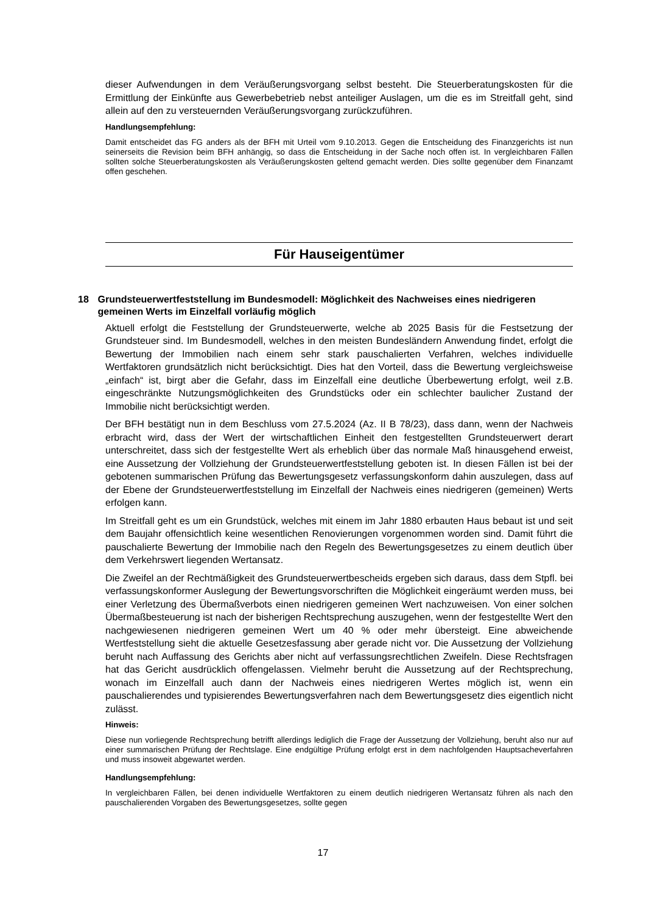dieser Aufwendungen in dem Veräußerungsvorgang selbst besteht. Die Steuerberatungskosten für die Ermittlung der Einkünfte aus Gewerbebetrieb nebst anteiliger Auslagen, um die es im Streitfall geht, sind allein auf den zu versteuernden Veräußerungsvorgang zurückzuführen.
Handlungsempfehlung:
Damit entscheidet das FG anders als der BFH mit Urteil vom 9.10.2013. Gegen die Entscheidung des Finanzgerichts ist nun seinerseits die Revision beim BFH anhängig, so dass die Entscheidung in der Sache noch offen ist. In vergleichbaren Fällen sollten solche Steuerberatungskosten als Veräußerungskosten geltend gemacht werden. Dies sollte gegenüber dem Finanzamt offen geschehen.
Für Hauseigentümer
18 Grundsteuerwertfeststellung im Bundesmodell: Möglichkeit des Nachweises eines niedrigeren gemeinen Werts im Einzelfall vorläufig möglich
Aktuell erfolgt die Feststellung der Grundsteuerwerte, welche ab 2025 Basis für die Festsetzung der Grundsteuer sind. Im Bundesmodell, welches in den meisten Bundesländern Anwendung findet, erfolgt die Bewertung der Immobilien nach einem sehr stark pauschalierten Verfahren, welches individuelle Wertfaktoren grundsätzlich nicht berücksichtigt. Dies hat den Vorteil, dass die Bewertung vergleichsweise „einfach“ ist, birgt aber die Gefahr, dass im Einzelfall eine deutliche Überbewertung erfolgt, weil z.B. eingeschränkte Nutzungsmöglichkeiten des Grundstücks oder ein schlechter baulicher Zustand der Immobilie nicht berücksichtigt werden.
Der BFH bestätigt nun in dem Beschluss vom 27.5.2024 (Az. II B 78/23), dass dann, wenn der Nachweis erbracht wird, dass der Wert der wirtschaftlichen Einheit den festgestellten Grundsteuerwert derart unterschreitet, dass sich der festgestellte Wert als erheblich über das normale Maß hinausgehend erweist, eine Aussetzung der Vollziehung der Grundsteuerwertfeststellung geboten ist. In diesen Fällen ist bei der gebotenen summarischen Prüfung das Bewertungsgesetz verfassungskonform dahin auszulegen, dass auf der Ebene der Grundsteuerwertfeststellung im Einzelfall der Nachweis eines niedrigeren (gemeinen) Werts erfolgen kann.
Im Streitfall geht es um ein Grundstück, welches mit einem im Jahr 1880 erbauten Haus bebaut ist und seit dem Baujahr offensichtlich keine wesentlichen Renovierungen vorgenommen worden sind. Damit führt die pauschalierte Bewertung der Immobilie nach den Regeln des Bewertungsgesetzes zu einem deutlich über dem Verkehrswert liegenden Wertansatz.
Die Zweifel an der Rechtmäßigkeit des Grundsteuerwertbescheids ergeben sich daraus, dass dem Stpfl. bei verfassungskonformer Auslegung der Bewertungsvorschriften die Möglichkeit eingeräumt werden muss, bei einer Verletzung des Übermaßverbots einen niedrigeren gemeinen Wert nachzuweisen. Von einer solchen Übermaßbesteuerung ist nach der bisherigen Rechtsprechung auszugehen, wenn der festgestellte Wert den nachgewiesenen niedrigeren gemeinen Wert um 40 % oder mehr übersteigt. Eine abweichende Wertfeststellung sieht die aktuelle Gesetzesfassung aber gerade nicht vor. Die Aussetzung der Vollziehung beruht nach Auffassung des Gerichts aber nicht auf verfassungsrechtlichen Zweifeln. Diese Rechtsfragen hat das Gericht ausdrücklich offengelassen. Vielmehr beruht die Aussetzung auf der Rechtsprechung, wonach im Einzelfall auch dann der Nachweis eines niedrigeren Wertes möglich ist, wenn ein pauschalierendes und typisierendes Bewertungsverfahren nach dem Bewertungsgesetz dies eigentlich nicht zulässt.
Hinweis:
Diese nun vorliegende Rechtsprechung betrifft allerdings lediglich die Frage der Aussetzung der Vollziehung, beruht also nur auf einer summarischen Prüfung der Rechtslage. Eine endgültige Prüfung erfolgt erst in dem nachfolgenden Hauptsacheverfahren und muss insoweit abgewartet werden.
Handlungsempfehlung:
In vergleichbaren Fällen, bei denen individuelle Wertfaktoren zu einem deutlich niedrigeren Wertansatz führen als nach den pauschalierenden Vorgaben des Bewertungsgesetzes, sollte gegen
17